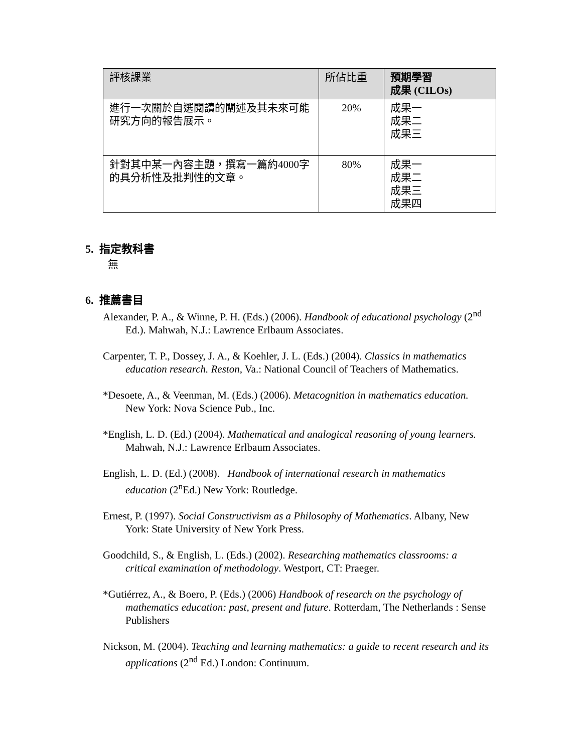| 評核課業 | 所佔比重 | 預期學習 成果 (CILOs) |
| --- | --- | --- |
| 進行一次關於自選閱讀的闡述及其未來可能研究方向的報告展示。 | 20% | 成果一 成果二 成果三 |
| 針對其中某一內容主題，撰寫一篇約4000字的具分析性及批判性的文章。 | 80% | 成果一 成果二 成果三 成果四 |
5. 指定教科書
無
6. 推薦書目
Alexander, P. A., & Winne, P. H. (Eds.) (2006). Handbook of educational psychology (2<sup>nd</sup> Ed.). Mahwah, N.J.: Lawrence Erlbaum Associates.
Carpenter, T. P., Dossey, J. A., & Koehler, J. L. (Eds.) (2004). Classics in mathematics education research. Reston, Va.: National Council of Teachers of Mathematics.
*Desoete, A., & Veenman, M. (Eds.) (2006). Metacognition in mathematics education. New York: Nova Science Pub., Inc.
*English, L. D. (Ed.) (2004). Mathematical and analogical reasoning of young learners. Mahwah, N.J.: Lawrence Erlbaum Associates.
English, L. D. (Ed.) (2008). Handbook of international research in mathematics education (2<sup>n</sup>Ed.) New York: Routledge.
Ernest, P. (1997). Social Constructivism as a Philosophy of Mathematics. Albany, New York: State University of New York Press.
Goodchild, S., & English, L. (Eds.) (2002). Researching mathematics classrooms: a critical examination of methodology. Westport, CT: Praeger.
*Gutiérrez, A., & Boero, P. (Eds.) (2006) Handbook of research on the psychology of mathematics education: past, present and future. Rotterdam, The Netherlands : Sense Publishers
Nickson, M. (2004). Teaching and learning mathematics: a guide to recent research and its applications (2<sup>nd</sup> Ed.) London: Continuum.